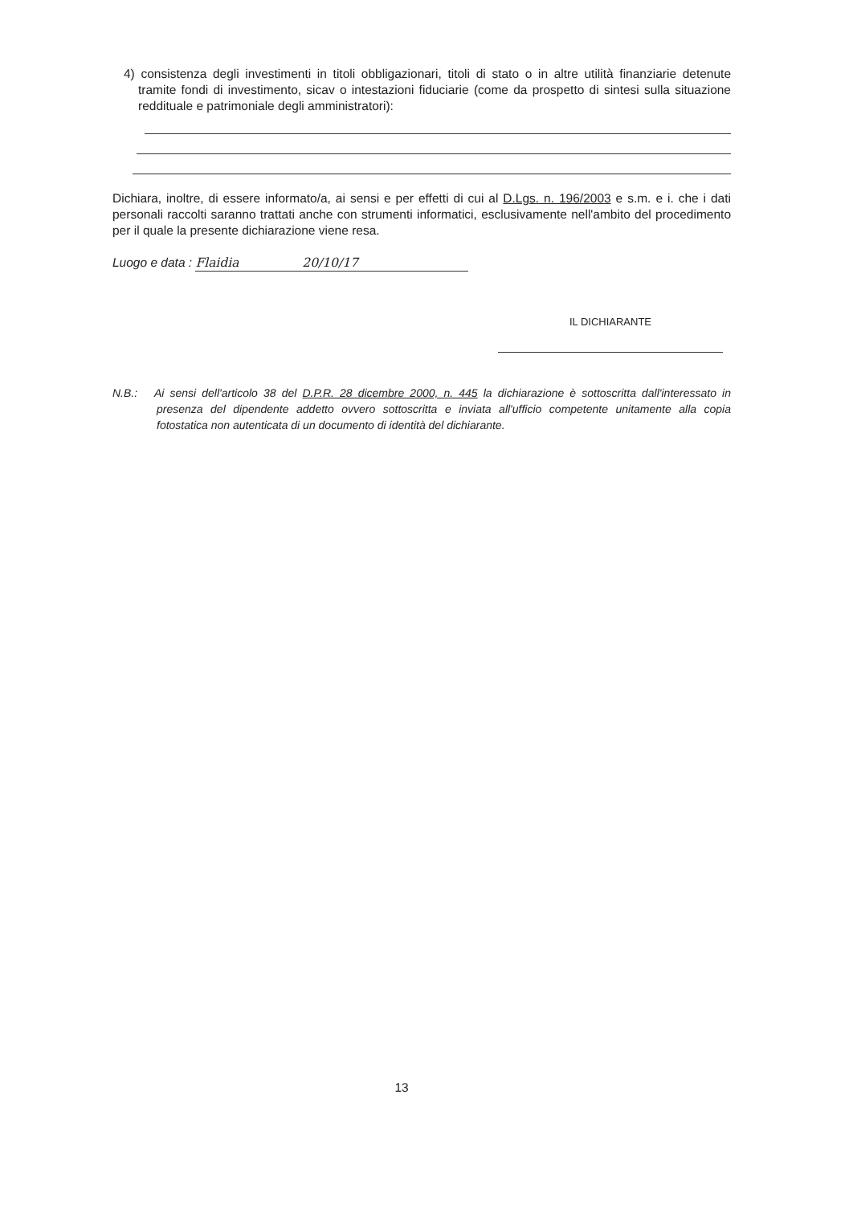4) consistenza degli investimenti in titoli obbligazionari, titoli di stato o in altre utilità finanziarie detenute tramite fondi di investimento, sicav o intestazioni fiduciarie (come da prospetto di sintesi sulla situazione reddituale e patrimoniale degli amministratori):
Dichiara, inoltre, di essere informato/a, ai sensi e per effetti di cui al D.Lgs. n. 196/2003 e s.m. e i. che i dati personali raccolti saranno trattati anche con strumenti informatici, esclusivamente nell'ambito del procedimento per il quale la presente dichiarazione viene resa.
Luogo e data : Flaidia 20/10/17
IL DICHIARANTE
N.B.: Ai sensi dell'articolo 38 del D.P.R. 28 dicembre 2000, n. 445 la dichiarazione è sottoscritta dall'interessato in presenza del dipendente addetto ovvero sottoscritta e inviata all'ufficio competente unitamente alla copia fotostatica non autenticata di un documento di identità del dichiarante.
13